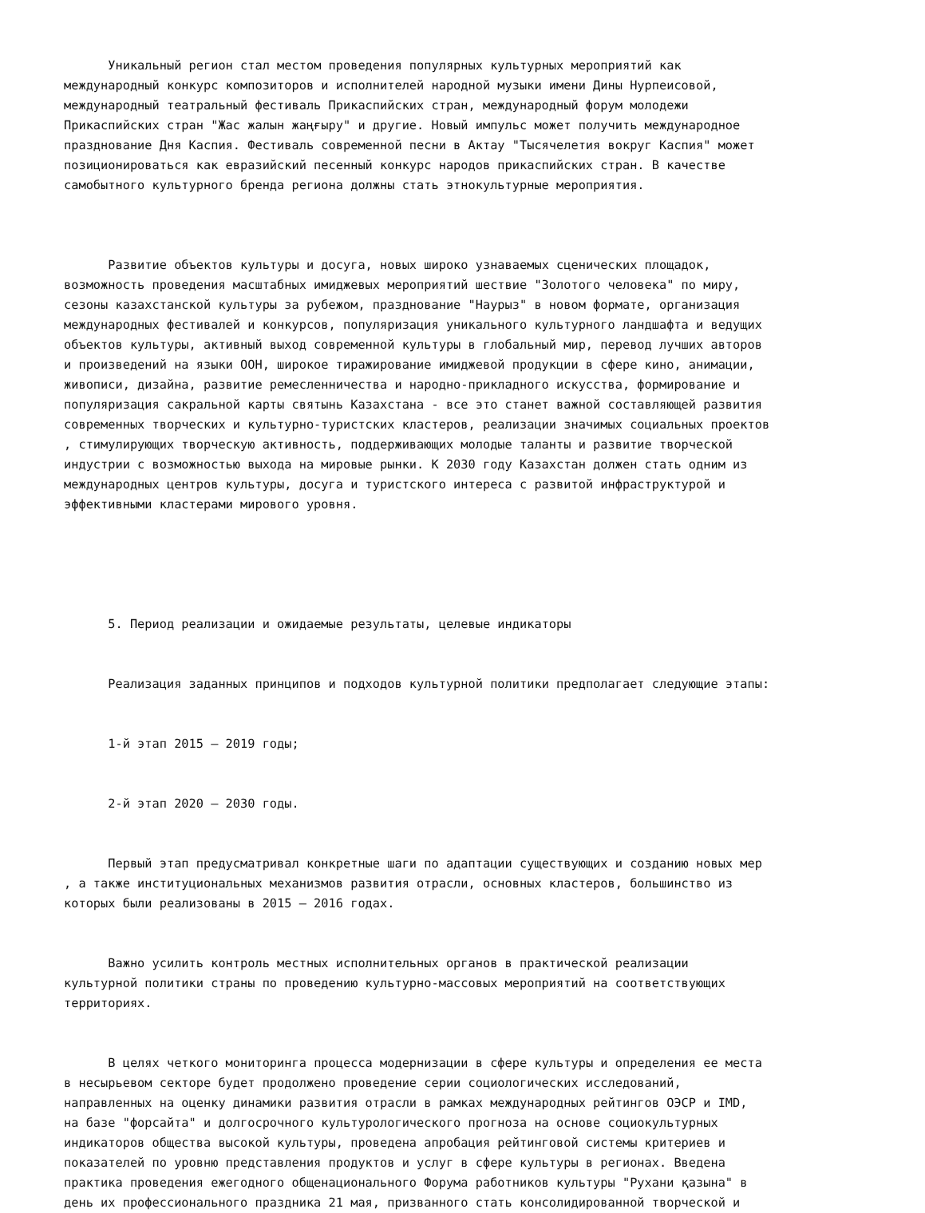Уникальный регион стал местом проведения популярных культурных мероприятий как международный конкурс композиторов и исполнителей народной музыки имени Дины Нурпеисовой, международный театральный фестиваль Прикаспийских стран, международный форум молодежи Прикаспийских стран "Жас жалын жаңғыру" и другие. Новый импульс может получить международное празднование Дня Каспия. Фестиваль современной песни в Актау "Тысячелетия вокруг Каспия" может позиционироваться как евразийский песенный конкурс народов прикаспийских стран. В качестве самобытного культурного бренда региона должны стать этнокультурные мероприятия.
Развитие объектов культуры и досуга, новых широко узнаваемых сценических площадок, возможность проведения масштабных имиджевых мероприятий шествие "Золотого человека" по миру, сезоны казахстанской культуры за рубежом, празднование "Наурыз" в новом формате, организация международных фестивалей и конкурсов, популяризация уникального культурного ландшафта и ведущих объектов культуры, активный выход современной культуры в глобальный мир, перевод лучших авторов и произведений на языки ООН, широкое тиражирование имиджевой продукции в сфере кино, анимации, живописи, дизайна, развитие ремесленничества и народно-прикладного искусства, формирование и популяризация сакральной карты святынь Казахстана - все это станет важной составляющей развития современных творческих и культурно-туристских кластеров, реализации значимых социальных проектов , стимулирующих творческую активность, поддерживающих молодые таланты и развитие творческой индустрии с возможностью выхода на мировые рынки. К 2030 году Казахстан должен стать одним из международных центров культуры, досуга и туристского интереса с развитой инфраструктурой и эффективными кластерами мирового уровня.
5. Период реализации и ожидаемые результаты, целевые индикаторы
Реализация заданных принципов и подходов культурной политики предполагает следующие этапы:
1-й этап 2015 – 2019 годы;
2-й этап 2020 – 2030 годы.
Первый этап предусматривал конкретные шаги по адаптации существующих и созданию новых мер , а также институциональных механизмов развития отрасли, основных кластеров, большинство из которых были реализованы в 2015 – 2016 годах.
Важно усилить контроль местных исполнительных органов в практической реализации культурной политики страны по проведению культурно-массовых мероприятий на соответствующих территориях.
В целях четкого мониторинга процесса модернизации в сфере культуры и определения ее места в несырьевом секторе будет продолжено проведение серии социологических исследований, направленных на оценку динамики развития отрасли в рамках международных рейтингов ОЭСР и IMD, на базе "форсайта" и долгосрочного культурологического прогноза на основе социокультурных индикаторов общества высокой культуры, проведена апробация рейтинговой системы критериев и показателей по уровню представления продуктов и услуг в сфере культуры в регионах. Введена практика проведения ежегодного общенационального Форума работников культуры "Рухани қазына" в день их профессионального праздника 21 мая, призванного стать консолидированной творческой и